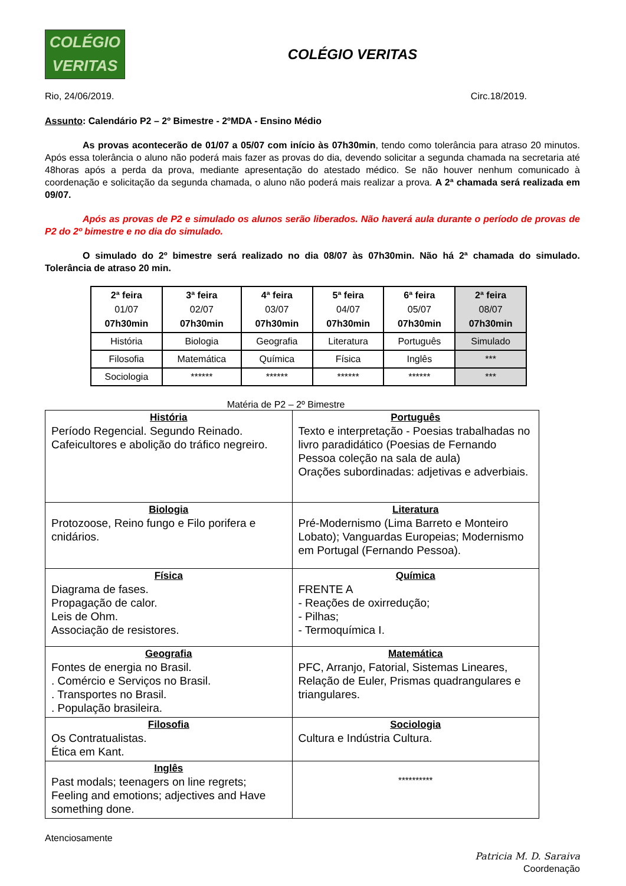COLÉGIO
VERITAS
COLÉGIO VERITAS
Rio, 24/06/2019. Circ.18/2019.
Assunto: Calendário P2 – 2º Bimestre - 2ºMDA - Ensino Médio
As provas acontecerão de 01/07 a 05/07 com início às 07h30min, tendo como tolerância para atraso 20 minutos. Após essa tolerância o aluno não poderá mais fazer as provas do dia, devendo solicitar a segunda chamada na secretaria até 48horas após a perda da prova, mediante apresentação do atestado médico. Se não houver nenhum comunicado à coordenação e solicitação da segunda chamada, o aluno não poderá mais realizar a prova. A 2ª chamada será realizada em 09/07.
Após as provas de P2 e simulado os alunos serão liberados. Não haverá aula durante o período de provas de P2 do 2º bimestre e no dia do simulado.
O simulado do 2º bimestre será realizado no dia 08/07 às 07h30min. Não há 2ª chamada do simulado. Tolerância de atraso 20 min.
| 2ª feira 01/07 07h30min | 3ª feira 02/07 07h30min | 4ª feira 03/07 07h30min | 5ª feira 04/07 07h30min | 6ª feira 05/07 07h30min | 2ª feira 08/07 07h30min |
| História | Biologia | Geografia | Literatura | Português | Simulado |
| Filosofia | Matemática | Química | Física | Inglês | *** |
| Sociologia | ****** | ****** | ****** | ****** | *** |
Matéria de P2 – 2º Bimestre
| História Período Regencial. Segundo Reinado. Cafeicultores e abolição do tráfico negreiro. | Português Texto e interpretação - Poesias trabalhadas no livro paradidático (Poesias de Fernando Pessoa coleção na sala de aula) Orações subordinadas: adjetivas e adverbiais. |
| Biologia Protozoose, Reino fungo e Filo porifera e cnidários. | Literatura Pré-Modernismo (Lima Barreto e Monteiro Lobato); Vanguardas Europeias; Modernismo em Portugal (Fernando Pessoa). |
| Física Diagrama de fases. Propagação de calor. Leis de Ohm. Associação de resistores. | Química FRENTE A - Reações de oxirredução; - Pilhas; - Termoquímica I. |
| Geografia Fontes de energia no Brasil. . Comércio e Serviços no Brasil. . Transportes no Brasil. . População brasileira. | Matemática PFC, Arranjo, Fatorial, Sistemas Lineares, Relação de Euler, Prismas quadrangulares e triangulares. |
| Filosofia Os Contratualistas. Ética em Kant. | Sociologia Cultura e Indústria Cultura. |
| Inglês Past modals; teenagers on line regrets; Feeling and emotions; adjectives and Have something done. | ********** |
Atenciosamente
Patricia M. D. Saraiva
Coordenação